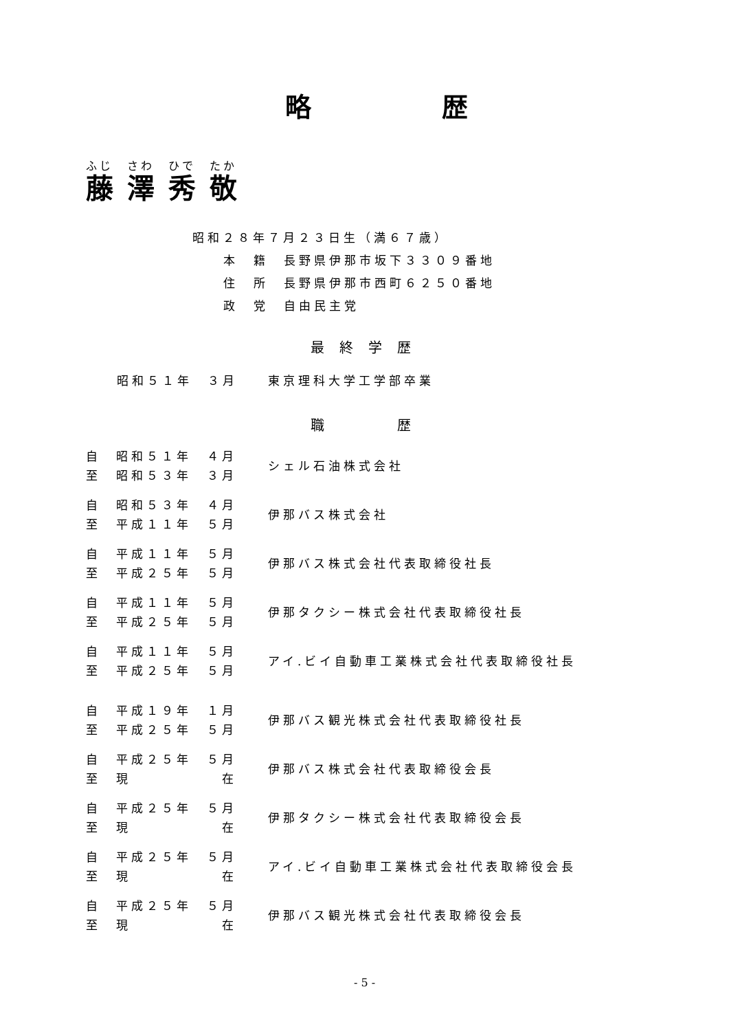略 歴
| ふじ | さわ | ひで | たか |
| 藤 | 澤 | 秀 | 敬 |
昭和２８年７月２３日生（満６７歳）
本　籍　長野県伊那市坂下３３０９番地
住　所　長野県伊那市西町６２５０番地
政　党　自由民主党
最終学歴
昭和５１年　３月　　東京理科大学工学部卒業
職　　歴
| 自 昭和５１年 ４月 至 昭和５３年 ３月 | シェル石油株式会社 |
| 自 昭和５３年 ４月 至 平成１１年 ５月 | 伊那バス株式会社 |
| 自 平成１１年 ５月 至 平成２５年 ５月 | 伊那バス株式会社代表取締役社長 |
| 自 平成１１年 ５月 至 平成２５年 ５月 | 伊那タクシー株式会社代表取締役社長 |
| 自 平成１１年 ５月 至 平成２５年 ５月 | アイ.ビイ自動車工業株式会社代表取締役社長 |
| 自 平成１９年 １月 至 平成２５年 ５月 | 伊那バス観光株式会社代表取締役社長 |
| 自 平成２５年 ５月 至 現 在 | 伊那バス株式会社代表取締役会長 |
| 自 平成２５年 ５月 至 現 在 | 伊那タクシー株式会社代表取締役会長 |
| 自 平成２５年 ５月 至 現 在 | アイ.ビイ自動車工業株式会社代表取締役会長 |
| 自 平成２５年 ５月 至 現 在 | 伊那バス観光株式会社代表取締役会長 |
- 5 -